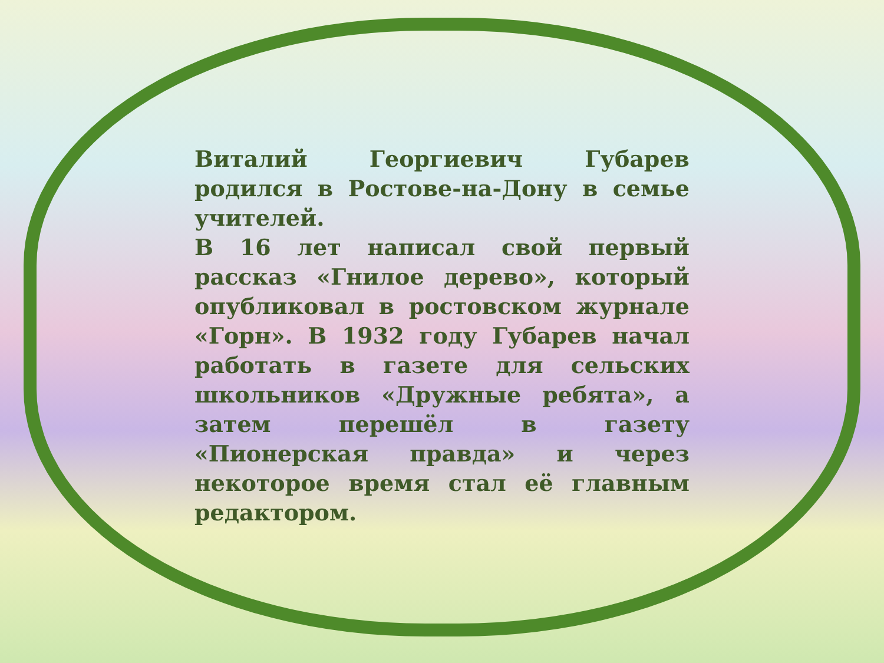Виталий Георгиевич Губарев родился в Ростове-на-Дону в семье учителей.
В 16 лет написал свой первый рассказ «Гнилое дерево», который опубликовал в ростовском журнале «Горн». В 1932 году Губарев начал работать в газете для сельских школьников «Дружные ребята», а затем перешёл в газету «Пионерская правда» и через некоторое время стал её главным редактором.